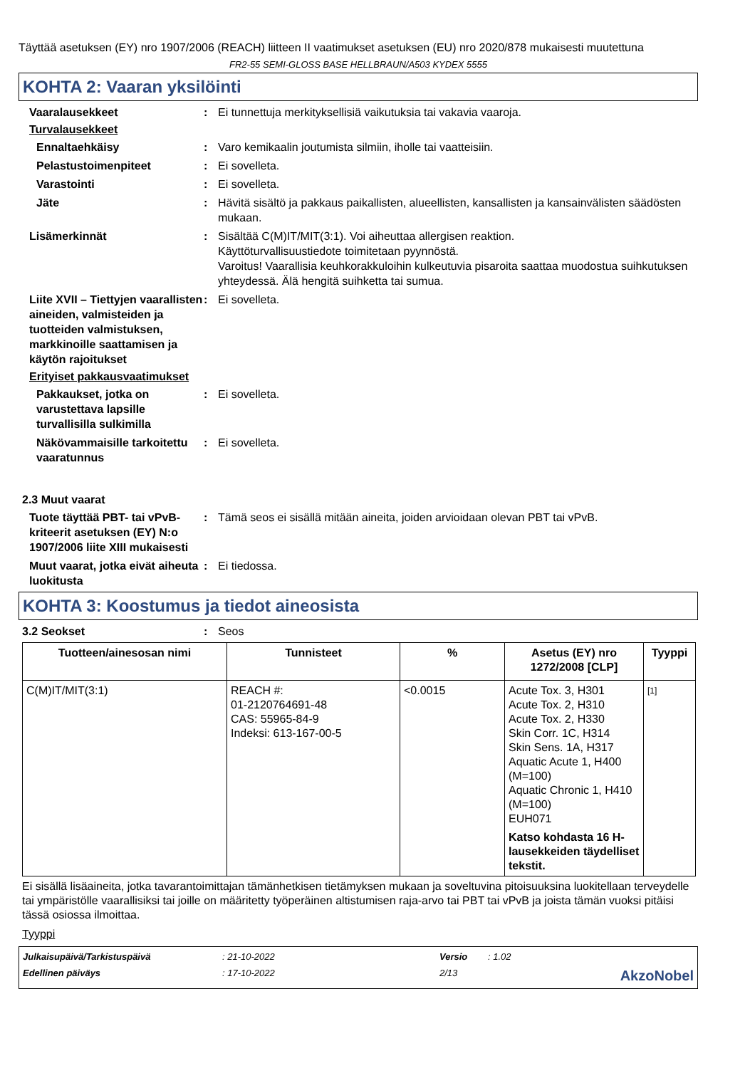Täyttää asetuksen (EY) nro 1907/2006 (REACH) liitteen II vaatimukset asetuksen (EU) nro 2020/878 mukaisesti muutettuna
FR2-55 SEMI-GLOSS BASE HELLBRAUN/A503 KYDEX 5555
KOHTA 2: Vaaran yksilöinti
Vaaralausekkeet : Ei tunnettuja merkityksellisiä vaikutuksia tai vakavia vaaroja.
Turvalausekkeet
Ennaltaehkäisy : Varo kemikaalin joutumista silmiin, iholle tai vaatteisiin.
Pelastustoimenpiteet : Ei sovelleta.
Varastointi : Ei sovelleta.
Jäte : Hävitä sisältö ja pakkaus paikallisten, alueellisten, kansallisten ja kansainvälisten säädösten mukaan.
Lisämerkinnät : Sisältää C(M)IT/MIT(3:1). Voi aiheuttaa allergisen reaktion.
Käyttöturvallisuustiedote toimitetaan pyynnöstä.
Varoitus! Vaarallisia keuhkorakkuloihin kulkeutuvia pisaroita saattaa muodostua suihkutuksen yhteydessä. Älä hengitä suihketta tai sumua.
Liite XVII – Tiettyjen vaarallisten aineiden, valmisteiden ja tuotteiden valmistuksen, markkinoille saattamisen ja käytön rajoitukset
: Ei sovelleta.
Erityiset pakkausvaatimukset
Pakkaukset, jotka on varustettava lapsille turvallisilla sulkimilla
: Ei sovelleta.
Näkövammaisille tarkoitettu vaaratunnus
: Ei sovelleta.
2.3 Muut vaarat
Tuote täyttää PBT- tai vPvB-kriteerit asetuksen (EY) N:o 1907/2006 liite XIII mukaisesti
: Tämä seos ei sisällä mitään aineita, joiden arvioidaan olevan PBT tai vPvB.
Muut vaarat, jotka eivät aiheuta luokitusta
: Ei tiedossa.
KOHTA 3: Koostumus ja tiedot aineosista
3.2 Seokset : Seos
| Tuotteen/ainesosan nimi | Tunnisteet | % | Asetus (EY) nro 1272/2008 [CLP] | Tyyppi |
| --- | --- | --- | --- | --- |
| C(M)IT/MIT(3:1) | REACH #: 01-2120764691-48 CAS: 55965-84-9 Indeksi: 613-167-00-5 | <0.0015 | Acute Tox. 3, H301 Acute Tox. 2, H310 Acute Tox. 2, H330 Skin Corr. 1C, H314 Skin Sens. 1A, H317 Aquatic Acute 1, H400 (M=100) Aquatic Chronic 1, H410 (M=100) EUH071 Katso kohdasta 16 H-lausekkeiden täydelliset tekstit. | [1] |
Ei sisällä lisäaineita, jotka tavarantoimittajan tämänhetkisen tietämyksen mukaan ja soveltuvina pitoisuuksina luokitellaan terveydelle tai ympäristölle vaarallisiksi tai joille on määritetty työperäinen altistumisen raja-arvo tai PBT tai vPvB ja joista tämän vuoksi pitäisi tässä osiossa ilmoittaa.
Tyyppi
Julkaisupäivä/Tarkistuspäivä: 21-10-2022 Versio: 1.02 Edellinen päiväys: 17-10-2022 2/13 AkzoNobel